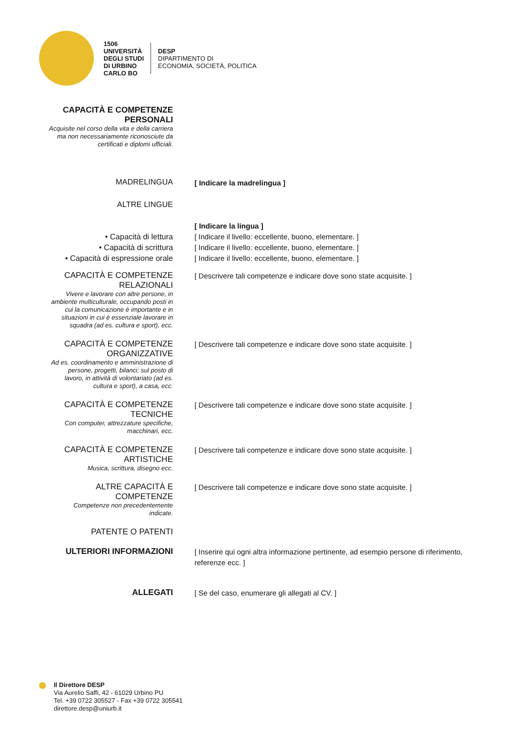1506
UNIVERSITÀ
DEGLI STUDI
DI URBINO
CARLO BO
DESP
DIPARTIMENTO DI
ECONOMIA, SOCIETÀ, POLITICA
CAPACITÀ E COMPETENZE PERSONALI
Acquisite nel corso della vita e della carriera ma non necessariamente riconosciute da certificati e diplomi ufficiali.
MADRELINGUA
[ Indicare la madrelingua ]
ALTRE LINGUE
• Capacità di lettura
• Capacità di scrittura
• Capacità di espressione orale
[ Indicare la lingua ]
[ Indicare il livello: eccellente, buono, elementare. ]
[ Indicare il livello: eccellente, buono, elementare. ]
[ Indicare il livello: eccellente, buono, elementare. ]
CAPACITÀ E COMPETENZE RELAZIONALI
Vivere e lavorare con altre persone, in ambiente multiculturale, occupando posti in cui la comunicazione è importante e in situazioni in cui è essenziale lavorare in squadra (ad es. cultura e sport), ecc.
[ Descrivere tali competenze e indicare dove sono state acquisite. ]
CAPACITÀ E COMPETENZE ORGANIZZATIVE
Ad es. coordinamento e amministrazione di persone, progetti, bilanci; sul posto di lavoro, in attività di volontariato (ad es. cultura e sport), a casa, ecc.
[ Descrivere tali competenze e indicare dove sono state acquisite. ]
CAPACITÀ E COMPETENZE TECNICHE
Con computer, attrezzature specifiche, macchinari, ecc.
[ Descrivere tali competenze e indicare dove sono state acquisite. ]
CAPACITÀ E COMPETENZE ARTISTICHE
Musica, scrittura, disegno ecc.
[ Descrivere tali competenze e indicare dove sono state acquisite. ]
ALTRE CAPACITÀ E COMPETENZE
Competenze non precedentemente indicate.
[ Descrivere tali competenze e indicare dove sono state acquisite. ]
PATENTE O PATENTI
ULTERIORI INFORMAZIONI
[ Inserire qui ogni altra informazione pertinente, ad esempio persone di riferimento, referenze ecc. ]
ALLEGATI
[ Se del caso, enumerare gli allegati al CV. ]
Il Direttore DESP
Via Aurelio Saffi, 42 - 61029 Urbino PU
Tel. +39 0722 305527 - Fax +39 0722 305541
direttore.desp@uniurb.it